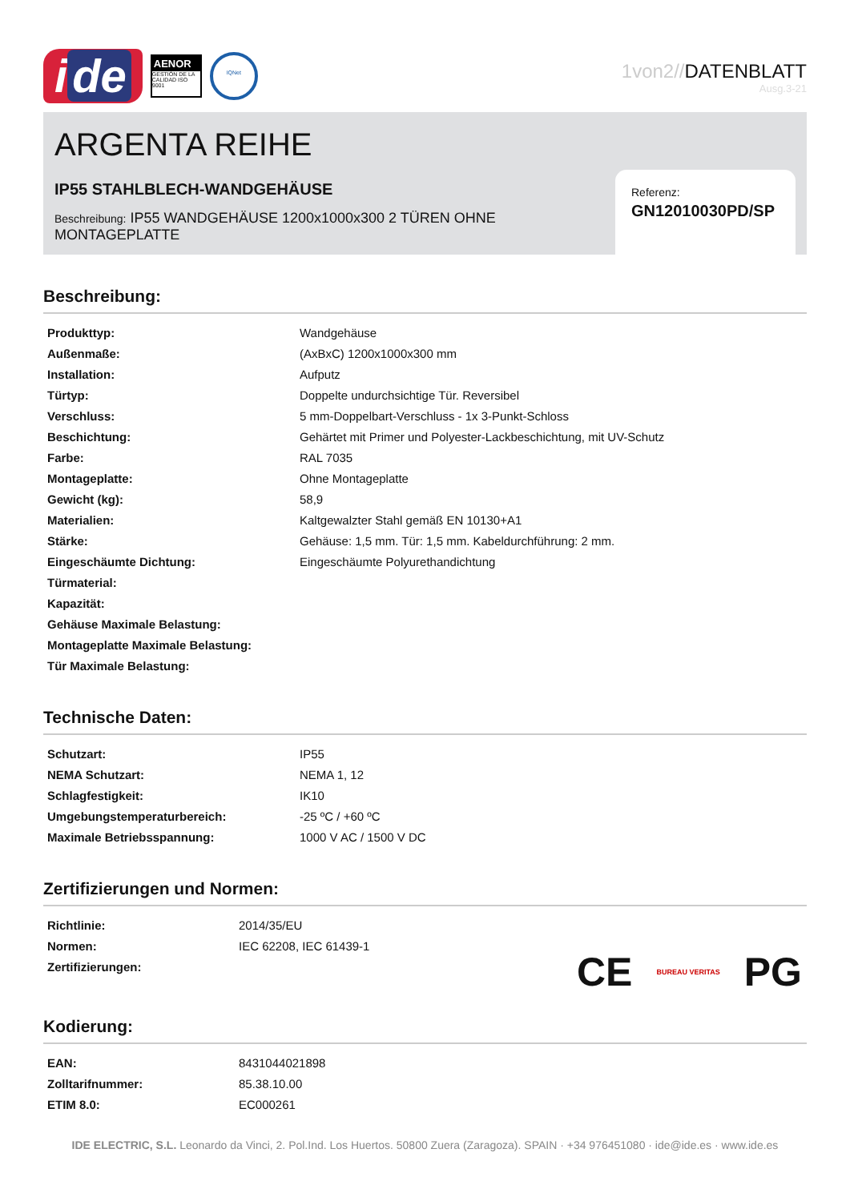i de
AENOR
GESTIÓN DE LA CALIDAD ISO 9001
IQNet
1von2//DATENBLATT
Ausg.3-21
ARGENTA REIHE
IP55 STAHLBLECH-WANDGEHÄUSE
Beschreibung: IP55 WANDGEHÄUSE 1200x1000x300 2 TÜREN OHNE MONTAGEPLATTE
Referenz:
GN12010030PD/SP
Beschreibung:
| Produkttyp: | Wandgehäuse |
| Außenmaße: | (AxBxC) 1200x1000x300 mm |
| Installation: | Aufputz |
| Türtyp: | Doppelte undurchsichtige Tür. Reversibel |
| Verschluss: | 5 mm-Doppelbart-Verschluss - 1x 3-Punkt-Schloss |
| Beschichtung: | Gehärtet mit Primer und Polyester-Lackbeschichtung, mit UV-Schutz |
| Farbe: | RAL 7035 |
| Montageplatte: | Ohne Montageplatte |
| Gewicht (kg): | 58,9 |
| Materialien: | Kaltgewalzter Stahl gemäß EN 10130+A1 |
| Stärke: | Gehäuse: 1,5 mm. Tür: 1,5 mm. Kabeldurchführung: 2 mm. |
| Eingeschäumte Dichtung: | Eingeschäumte Polyurethandichtung |
| Türmaterial: | |
| Kapazität: | |
| Gehäuse Maximale Belastung: | |
| Montageplatte Maximale Belastung: | |
| Tür Maximale Belastung: | |
Technische Daten:
| Schutzart: | IP55 |
| NEMA Schutzart: | NEMA 1, 12 |
| Schlagfestigkeit: | IK10 |
| Umgebungstemperaturbereich: | -25 ºC / +60 ºC |
| Maximale Betriebsspannung: | 1000 V AC / 1500 V DC |
Zertifizierungen und Normen:
| Richtlinie: | 2014/35/EU |
| Normen: | IEC 62208, IEC 61439-1 |
| Zertifizierungen: | |
CE BUREAU VERITAS PG
Kodierung:
| EAN: | 8431044021898 |
| Zolltarifnummer: | 85.38.10.00 |
| ETIM 8.0: | EC000261 |
IDE ELECTRIC, S.L. Leonardo da Vinci, 2. Pol.Ind. Los Huertos. 50800 Zuera (Zaragoza). SPAIN · +34 976451080 · ide@ide.es · www.ide.es